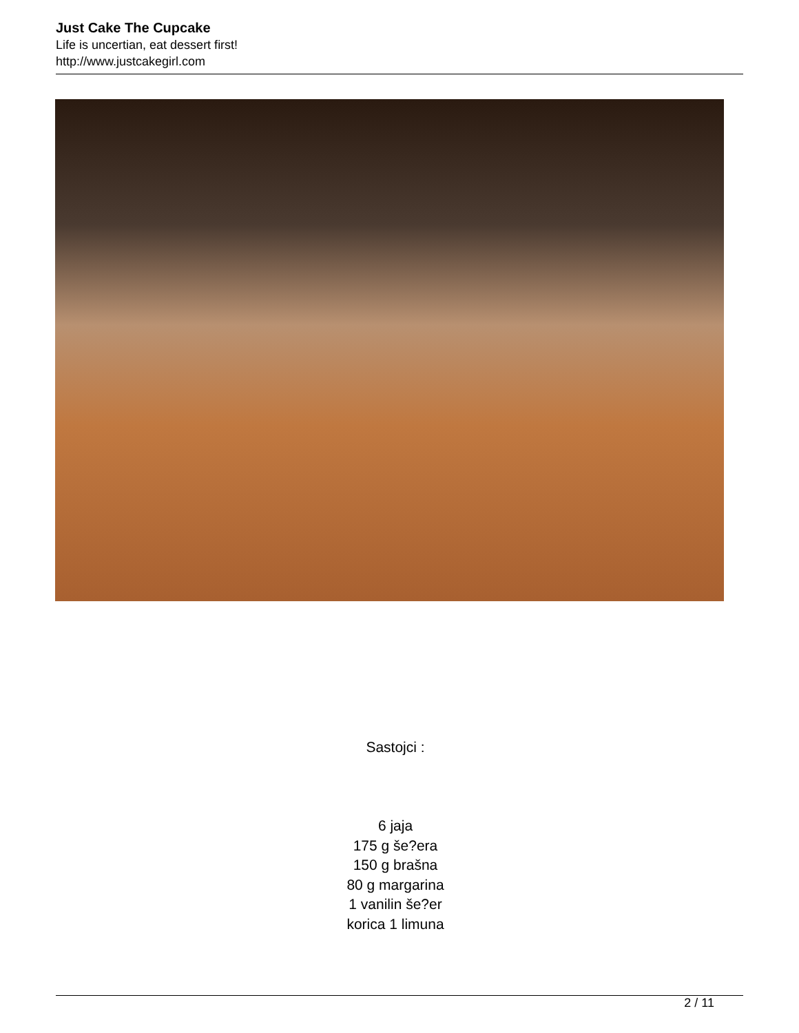Just Cake The Cupcake
Life is uncertian, eat dessert first!
http://www.justcakegirl.com
Sastojci :
6 jaja
175 g še?era
150 g brašna
80 g margarina
1 vanilin še?er
korica 1 limuna
2 / 11